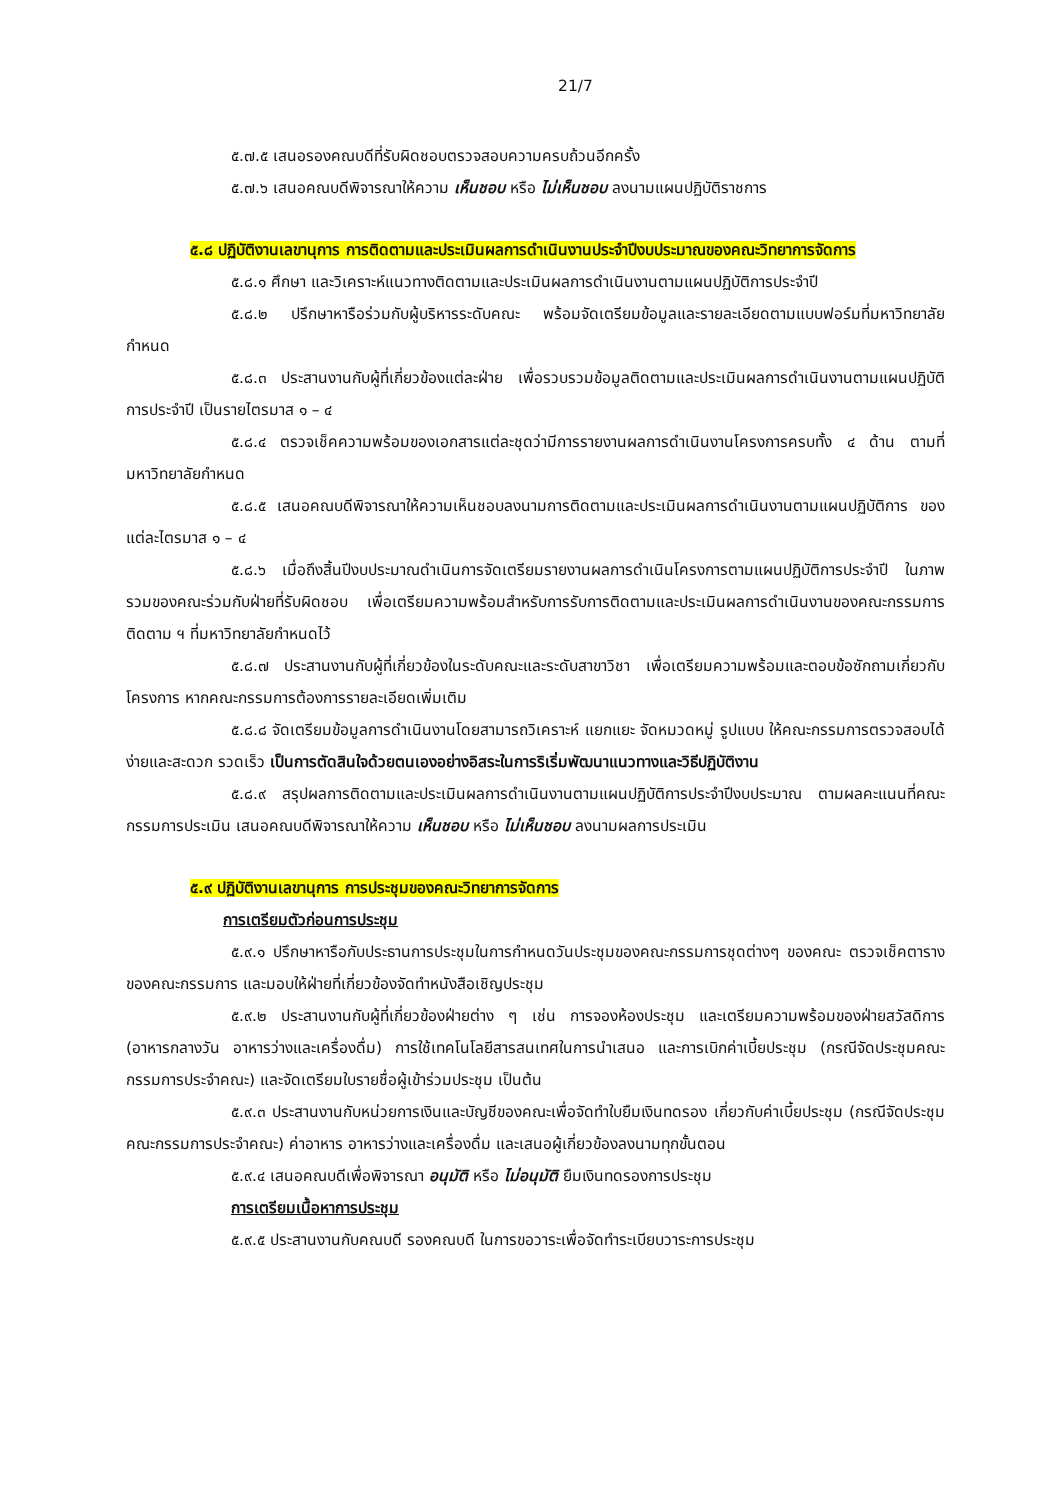21/7
๕.๗.๕ เสนอรองคณบดีที่รับผิดชอบตรวจสอบความครบถ้วนอีกครั้ง
๕.๗.๖ เสนอคณบดีพิจารณาให้ความ เห็นชอบ หรือ ไม่เห็นชอบ ลงนามแผนปฏิบัติราชการ
๕.๘ ปฏิบัติงานเลขานุการ การติดตามและประเมินผลการดำเนินงานประจำปีงบประมาณของคณะวิทยาการจัดการ
๕.๘.๑ ศึกษา และวิเคราะห์แนวทางติดตามและประเมินผลการดำเนินงานตามแผนปฏิบัติการประจำปี
๕.๘.๒ ปรึกษาหารือร่วมกับผู้บริหารระดับคณะ พร้อมจัดเตรียมข้อมูลและรายละเอียดตามแบบฟอร์มที่มหาวิทยาลัยกำหนด
๕.๘.๓ ประสานงานกับผู้ที่เกี่ยวข้องแต่ละฝ่าย เพื่อรวบรวมข้อมูลติดตามและประเมินผลการดำเนินงานตามแผนปฏิบัติการประจำปี เป็นรายไตรมาส ๑ – ๔
๕.๘.๔ ตรวจเช็คความพร้อมของเอกสารแต่ละชุดว่ามีการรายงานผลการดำเนินงานโครงการครบทั้ง ๔ ด้าน ตามที่มหาวิทยาลัยกำหนด
๕.๘.๕ เสนอคณบดีพิจารณาให้ความเห็นชอบลงนามการติดตามและประเมินผลการดำเนินงานตามแผนปฏิบัติการ ของแต่ละไตรมาส ๑ – ๔
๕.๘.๖ เมื่อถึงสิ้นปีงบประมาณดำเนินการจัดเตรียมรายงานผลการดำเนินโครงการตามแผนปฏิบัติการประจำปี ในภาพรวมของคณะร่วมกับฝ่ายที่รับผิดชอบ เพื่อเตรียมความพร้อมสำหรับการรับการติดตามและประเมินผลการดำเนินงานของคณะกรรมการติดตาม ฯ ที่มหาวิทยาลัยกำหนดไว้
๕.๘.๗ ประสานงานกับผู้ที่เกี่ยวข้องในระดับคณะและระดับสาขาวิชา เพื่อเตรียมความพร้อมและตอบข้อซักถามเกี่ยวกับโครงการ หากคณะกรรมการต้องการรายละเอียดเพิ่มเติม
๕.๘.๘ จัดเตรียมข้อมูลการดำเนินงานโดยสามารถวิเคราะห์ แยกแยะ จัดหมวดหมู่ รูปแบบ ให้คณะกรรมการตรวจสอบได้ง่ายและสะดวก รวดเร็ว เป็นการตัดสินใจด้วยตนเองอย่างอิสระในการริเริ่มพัฒนาแนวทางและวิธีปฏิบัติงาน
๕.๘.๙ สรุปผลการติดตามและประเมินผลการดำเนินงานตามแผนปฏิบัติการประจำปีงบประมาณ ตามผลคะแนนที่คณะกรรมการประเมิน เสนอคณบดีพิจารณาให้ความ เห็นชอบ หรือ ไม่เห็นชอบ ลงนามผลการประเมิน
๕.๙ ปฏิบัติงานเลขานุการ การประชุมของคณะวิทยาการจัดการ
การเตรียมตัวก่อนการประชุม
๕.๙.๑ ปรึกษาหารือกับประธานการประชุมในการกำหนดวันประชุมของคณะกรรมการชุดต่างๆ ของคณะ ตรวจเช็คตารางของคณะกรรมการ และมอบให้ฝ่ายที่เกี่ยวข้องจัดทำหนังสือเชิญประชุม
๕.๙.๒ ประสานงานกับผู้ที่เกี่ยวข้องฝ่ายต่าง ๆ เช่น การจองห้องประชุม และเตรียมความพร้อมของฝ่ายสวัสดิการ (อาหารกลางวัน อาหารว่างและเครื่องดื่ม) การใช้เทคโนโลยีสารสนเทศในการนำเสนอ และการเบิกค่าเบี้ยประชุม (กรณีจัดประชุมคณะกรรมการประจำคณะ) และจัดเตรียมใบรายชื่อผู้เข้าร่วมประชุม เป็นต้น
๕.๙.๓ ประสานงานกับหน่วยการเงินและบัญชีของคณะเพื่อจัดทำใบยืมเงินทดรอง เกี่ยวกับค่าเบี้ยประชุม (กรณีจัดประชุมคณะกรรมการประจำคณะ) ค่าอาหาร อาหารว่างและเครื่องดื่ม และเสนอผู้เกี่ยวข้องลงนามทุกขั้นตอน
๕.๙.๔ เสนอคณบดีเพื่อพิจารณา อนุมัติ หรือ ไม่อนุมัติ ยืมเงินทดรองการประชุม
การเตรียมเนื้อหาการประชุม
๕.๙.๕ ประสานงานกับคณบดี รองคณบดี ในการขอวาระเพื่อจัดทำระเบียบวาระการประชุม